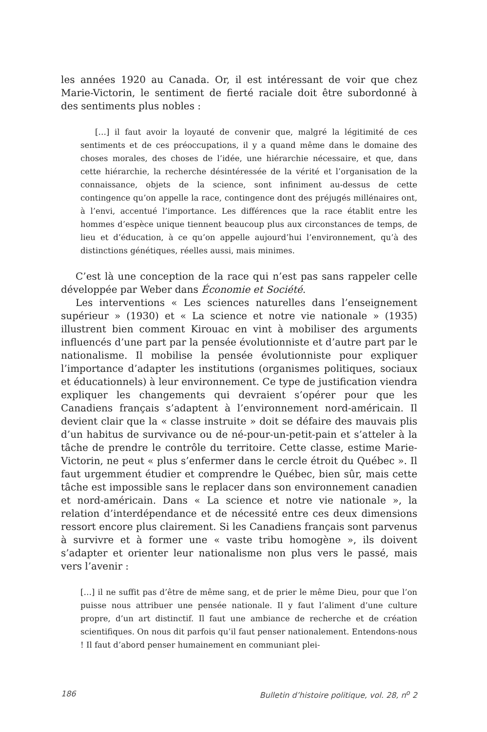les années 1920 au Canada. Or, il est intéressant de voir que chez Marie-Victorin, le sentiment de fierté raciale doit être subordonné à des sentiments plus nobles :
[…] il faut avoir la loyauté de convenir que, malgré la légitimité de ces sentiments et de ces préoccupations, il y a quand même dans le domaine des choses morales, des choses de l’idée, une hiérarchie nécessaire, et que, dans cette hiérarchie, la recherche désintéressée de la vérité et l’organisation de la connaissance, objets de la science, sont infiniment au-dessus de cette contingence qu’on appelle la race, contingence dont des préjugés millénaires ont, à l’envi, accentué l’importance. Les différences que la race établit entre les hommes d’espèce unique tiennent beaucoup plus aux circonstances de temps, de lieu et d’éducation, à ce qu’on appelle aujourd’hui l’environnement, qu’à des distinctions génétiques, réelles aussi, mais minimes.
C’est là une conception de la race qui n’est pas sans rappeler celle développée par Weber dans Économie et Société.
Les interventions « Les sciences naturelles dans l’enseignement supérieur » (1930) et « La science et notre vie nationale » (1935) illustrent bien comment Kirouac en vint à mobiliser des arguments influencés d’une part par la pensée évolutionniste et d’autre part par le nationalisme. Il mobilise la pensée évolutionniste pour expliquer l’importance d’adapter les institutions (organismes politiques, sociaux et éducationnels) à leur environnement. Ce type de justification viendra expliquer les changements qui devraient s’opérer pour que les Canadiens français s’adaptent à l’environnement nord-américain. Il devient clair que la « classe instruite » doit se défaire des mauvais plis d’un habitus de survivance ou de né-pour-un-petit-pain et s’atteler à la tâche de prendre le contrôle du territoire. Cette classe, estime Marie-Victorin, ne peut « plus s’enfermer dans le cercle étroit du Québec ». Il faut urgemment étudier et comprendre le Québec, bien sûr, mais cette tâche est impossible sans le replacer dans son environnement canadien et nord-américain. Dans « La science et notre vie nationale », la relation d’interdépendance et de nécessité entre ces deux dimensions ressort encore plus clairement. Si les Canadiens français sont parvenus à survivre et à former une « vaste tribu homogène », ils doivent s’adapter et orienter leur nationalisme non plus vers le passé, mais vers l’avenir :
[…] il ne suffit pas d’être de même sang, et de prier le même Dieu, pour que l’on puisse nous attribuer une pensée nationale. Il y faut l’aliment d’une culture propre, d’un art distinctif. Il faut une ambiance de recherche et de création scientifiques. On nous dit parfois qu’il faut penser nationalement. Entendons-nous ! Il faut d’abord penser humainement en communiant plei-
186 Bulletin d’histoire politique, vol. 28, n<sup>o</sup> 2